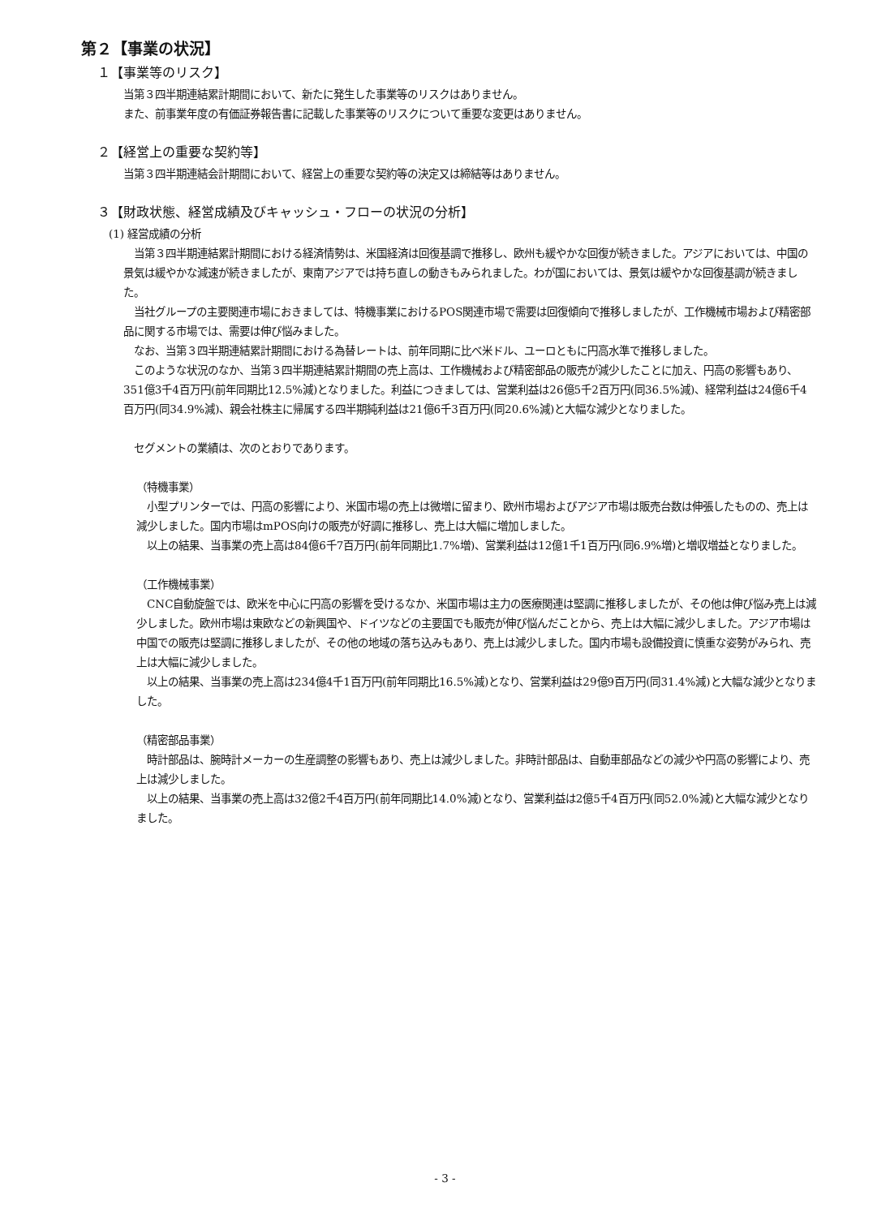第２【事業の状況】
１【事業等のリスク】
当第３四半期連結累計期間において、新たに発生した事業等のリスクはありません。
また、前事業年度の有価証券報告書に記載した事業等のリスクについて重要な変更はありません。
２【経営上の重要な契約等】
当第３四半期連結会計期間において、経営上の重要な契約等の決定又は締結等はありません。
３【財政状態、経営成績及びキャッシュ・フローの状況の分析】
(1) 経営成績の分析
　当第３四半期連結累計期間における経済情勢は、米国経済は回復基調で推移し、欧州も緩やかな回復が続きました。アジアにおいては、中国の景気は緩やかな減速が続きましたが、東南アジアでは持ち直しの動きもみられました。わが国においては、景気は緩やかな回復基調が続きました。
　当社グループの主要関連市場におきましては、特機事業におけるPOS関連市場で需要は回復傾向で推移しましたが、工作機械市場および精密部品に関する市場では、需要は伸び悩みました。
　なお、当第３四半期連結累計期間における為替レートは、前年同期に比べ米ドル、ユーロともに円高水準で推移しました。
　このような状況のなか、当第３四半期連結累計期間の売上高は、工作機械および精密部品の販売が減少したことに加え、円高の影響もあり、351億3千4百万円(前年同期比12.5%減)となりました。利益につきましては、営業利益は26億5千2百万円(同36.5%減)、経常利益は24億6千4百万円(同34.9%減)、親会社株主に帰属する四半期純利益は21億6千3百万円(同20.6%減)と大幅な減少となりました。
　セグメントの業績は、次のとおりであります。
（特機事業）
　小型プリンターでは、円高の影響により、米国市場の売上は微増に留まり、欧州市場およびアジア市場は販売台数は伸張したものの、売上は減少しました。国内市場はmPOS向けの販売が好調に推移し、売上は大幅に増加しました。
　以上の結果、当事業の売上高は84億6千7百万円(前年同期比1.7%増)、営業利益は12億1千1百万円(同6.9%増)と増収増益となりました。
（工作機械事業）
　CNC自動旋盤では、欧米を中心に円高の影響を受けるなか、米国市場は主力の医療関連は堅調に推移しましたが、その他は伸び悩み売上は減少しました。欧州市場は東欧などの新興国や、ドイツなどの主要国でも販売が伸び悩んだことから、売上は大幅に減少しました。アジア市場は中国での販売は堅調に推移しましたが、その他の地域の落ち込みもあり、売上は減少しました。国内市場も設備投資に慎重な姿勢がみられ、売上は大幅に減少しました。
　以上の結果、当事業の売上高は234億4千1百万円(前年同期比16.5%減)となり、営業利益は29億9百万円(同31.4%減)と大幅な減少となりました。
（精密部品事業）
　時計部品は、腕時計メーカーの生産調整の影響もあり、売上は減少しました。非時計部品は、自動車部品などの減少や円高の影響により、売上は減少しました。
　以上の結果、当事業の売上高は32億2千4百万円(前年同期比14.0%減)となり、営業利益は2億5千4百万円(同52.0%減)と大幅な減少となりました。
- 3 -